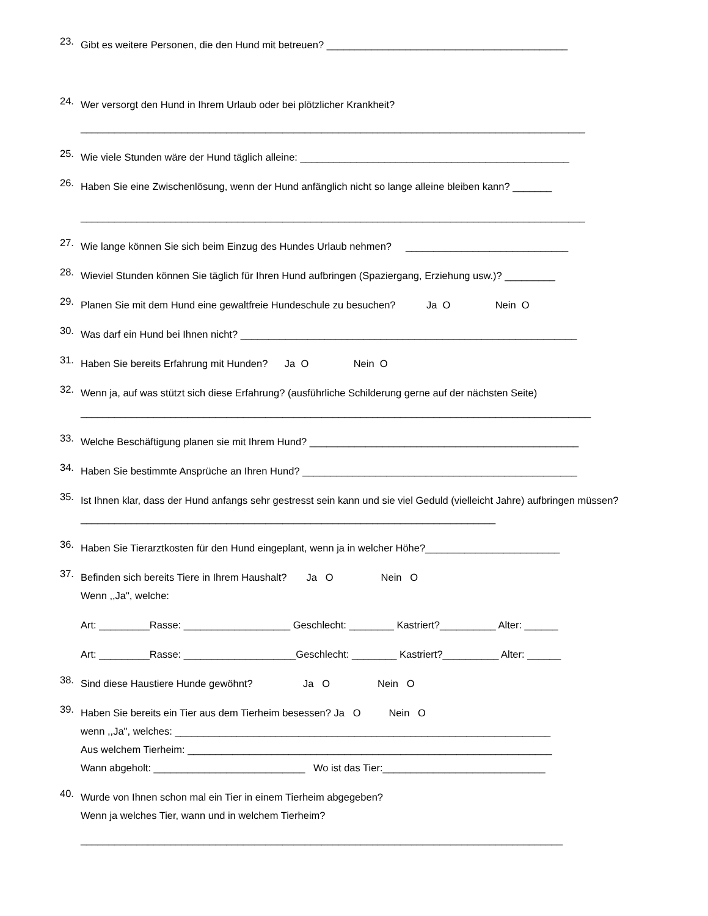23. Gibt es weitere Personen, die den Hund mit betreuen? ___________________________________________
24. Wer versorgt den Hund in Ihrem Urlaub oder bei plötzlicher Krankheit?
__________________________________________________________________________________________
25. Wie viele Stunden wäre der Hund täglich alleine: ________________________________________________
26. Haben Sie eine Zwischenlösung, wenn der Hund anfänglich nicht so lange alleine bleiben kann? _______
__________________________________________________________________________________________
27. Wie lange können Sie sich beim Einzug des Hundes Urlaub nehmen? _____________________________
28. Wieviel Stunden können Sie täglich für Ihren Hund aufbringen (Spaziergang, Erziehung usw.)? _________
29.
Planen Sie mit dem Hund eine gewaltfreie Hundeschule zu besuchen?           Ja  O                Nein  O
30. Was darf ein Hund bei Ihnen nicht? ____________________________________________________________
31.
Haben Sie bereits Erfahrung mit Hunden?      Ja  O                Nein  O
32. Wenn ja, auf was stützt sich diese Erfahrung? (ausführliche Schilderung gerne auf der nächsten Seite)
___________________________________________________________________________________________
33. Welche Beschäftigung planen sie mit Ihrem Hund? ________________________________________________
34. Haben Sie bestimmte Ansprüche an Ihren Hund? _________________________________________________
35. Ist Ihnen klar, dass der Hund anfangs sehr gestresst sein kann und sie viel Geduld (vielleicht Jahre) aufbringen müssen? __________________________________________________________________________
36. Haben Sie Tierarztkosten für den Hund eingeplant, wenn ja in welcher Höhe?________________________
37.
Befinden sich bereits Tiere in Ihrem Haushalt?       Ja   O                 Nein   O
Wenn ,,Ja", welche:
Art: _________Rasse: ___________________ Geschlecht: ________ Kastriert?__________ Alter: ______
Art: _________Rasse: ____________________Geschlecht: ________ Kastriert?__________ Alter: ______
38.
Sind diese Haustiere Hunde gewöhnt?                  Ja   O                 Nein   O
39.
Haben Sie bereits ein Tier aus dem Tierheim besessen? Ja   O          Nein   O
wenn ,,Ja", welches: ___________________________________________________________________
Aus welchem Tierheim: _________________________________________________________________
Wann abgeholt: ___________________________ Wo ist das Tier:_____________________________
40. Wurde von Ihnen schon mal ein Tier in einem Tierheim abgegeben?
Wenn ja welches Tier, wann und in welchem Tierheim?
______________________________________________________________________________________